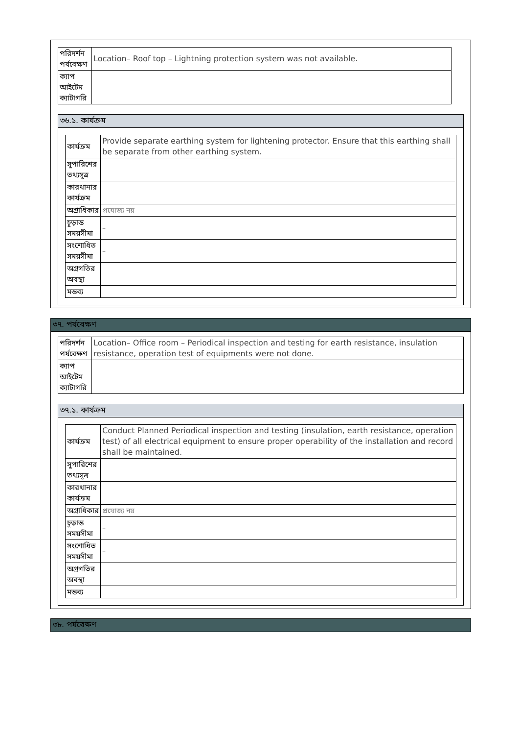| পরিদর্শন পর্যবেক্ষণ | Location– Roof top – Lightning protection system was not available. |
| ক্যাপ আইটেম ক্যাটাগরি | |
৩৬.১. কার্যক্রম
| কার্যক্রম | Provide separate earthing system for lightening protector. Ensure that this earthing shall be separate from other earthing system. |
| সুপারিশের তথ্যসূত্র | |
| কারখানার কার্যক্রম | |
| অগ্রাধিকার | প্রযোজ্য নয় |
| চূড়ান্ত সময়সীমা | – |
| সংশোধিত সময়সীমা | – |
| অগ্রগতির অবস্থা | |
| মন্তব্য | |
৩৭. পর্যবেক্ষণ
| পরিদর্শন পর্যবেক্ষণ | Location– Office room – Periodical inspection and testing for earth resistance, insulation resistance, operation test of equipments were not done. |
| ক্যাপ আইটেম ক্যাটাগরি | |
৩৭.১. কার্যক্রম
| কার্যক্রম | Conduct Planned Periodical inspection and testing (insulation, earth resistance, operation test) of all electrical equipment to ensure proper operability of the installation and record shall be maintained. |
| সুপারিশের তথ্যসূত্র | |
| কারখানার কার্যক্রম | |
| অগ্রাধিকার | প্রযোজ্য নয় |
| চূড়ান্ত সময়সীমা | – |
| সংশোধিত সময়সীমা | – |
| অগ্রগতির অবস্থা | |
| মন্তব্য | |
৩৮. পর্যবেক্ষণ